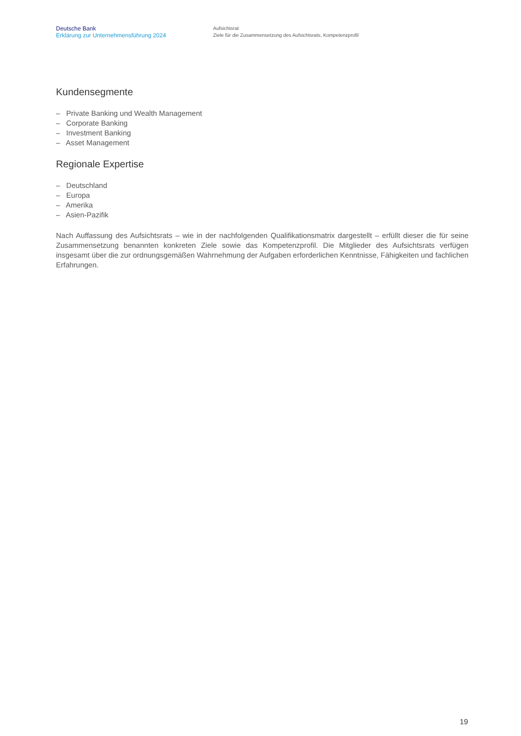Deutsche Bank
Erklärung zur Unternehmensführung 2024
Aufsichtsrat
Ziele für die Zusammensetzung des Aufsichtsrats, Kompetenzprofil
Kundensegmente
– Private Banking und Wealth Management
– Corporate Banking
– Investment Banking
– Asset Management
Regionale Expertise
– Deutschland
– Europa
– Amerika
– Asien-Pazifik
Nach Auffassung des Aufsichtsrats – wie in der nachfolgenden Qualifikationsmatrix dargestellt – erfüllt dieser die für seine Zusammensetzung benannten konkreten Ziele sowie das Kompetenzprofil. Die Mitglieder des Aufsichtsrats verfügen insgesamt über die zur ordnungsgemäßen Wahrnehmung der Aufgaben erforderlichen Kenntnisse, Fähigkeiten und fachlichen Erfahrungen.
19